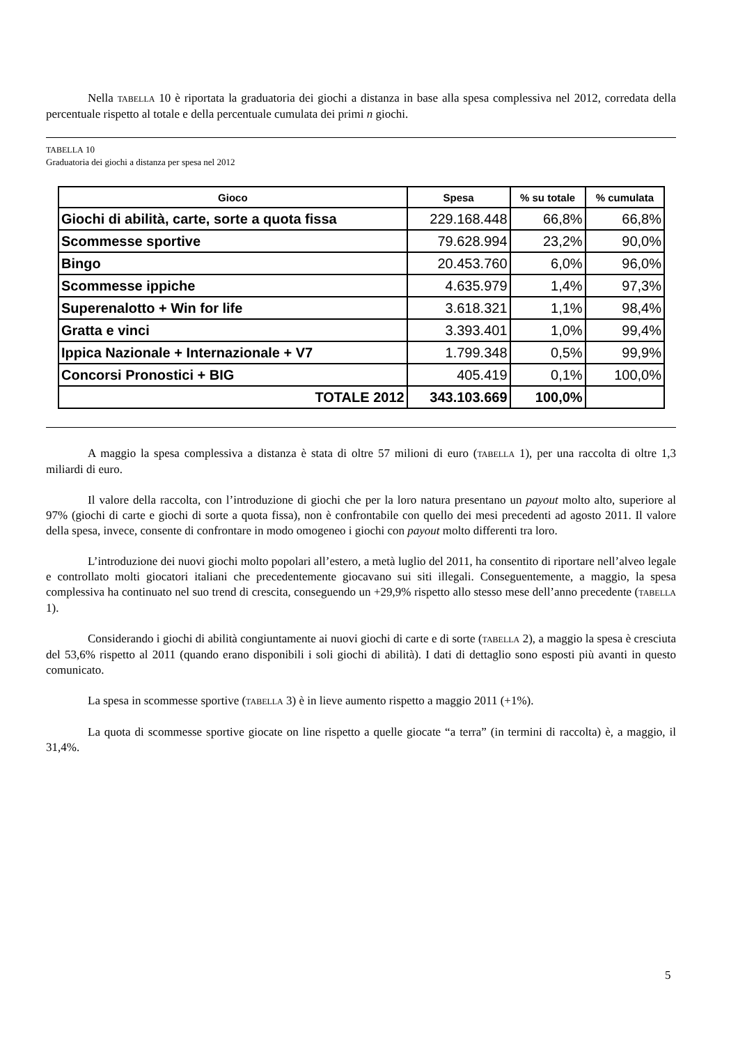Nella TABELLA 10 è riportata la graduatoria dei giochi a distanza in base alla spesa complessiva nel 2012, corredata della percentuale rispetto al totale e della percentuale cumulata dei primi n giochi.
TABELLA 10
Graduatoria dei giochi a distanza per spesa nel 2012
| Gioco | Spesa | % su totale | % cumulata |
| --- | --- | --- | --- |
| Giochi di abilità, carte, sorte a quota fissa | 229.168.448 | 66,8% | 66,8% |
| Scommesse sportive | 79.628.994 | 23,2% | 90,0% |
| Bingo | 20.453.760 | 6,0% | 96,0% |
| Scommesse ippiche | 4.635.979 | 1,4% | 97,3% |
| Superenalotto + Win for life | 3.618.321 | 1,1% | 98,4% |
| Gratta e vinci | 3.393.401 | 1,0% | 99,4% |
| Ippica Nazionale + Internazionale + V7 | 1.799.348 | 0,5% | 99,9% |
| Concorsi Pronostici + BIG | 405.419 | 0,1% | 100,0% |
| TOTALE 2012 | 343.103.669 | 100,0% | |
A maggio la spesa complessiva a distanza è stata di oltre 57 milioni di euro (TABELLA 1), per una raccolta di oltre 1,3 miliardi di euro.
Il valore della raccolta, con l’introduzione di giochi che per la loro natura presentano un payout molto alto, superiore al 97% (giochi di carte e giochi di sorte a quota fissa), non è confrontabile con quello dei mesi precedenti ad agosto 2011. Il valore della spesa, invece, consente di confrontare in modo omogeneo i giochi con payout molto differenti tra loro.
L’introduzione dei nuovi giochi molto popolari all’estero, a metà luglio del 2011, ha consentito di riportare nell’alveo legale e controllato molti giocatori italiani che precedentemente giocavano sui siti illegali. Conseguentemente, a maggio, la spesa complessiva ha continuato nel suo trend di crescita, conseguendo un +29,9% rispetto allo stesso mese dell’anno precedente (TABELLA 1).
Considerando i giochi di abilità congiuntamente ai nuovi giochi di carte e di sorte (TABELLA 2), a maggio la spesa è cresciuta del 53,6% rispetto al 2011 (quando erano disponibili i soli giochi di abilità). I dati di dettaglio sono esposti più avanti in questo comunicato.
La spesa in scommesse sportive (TABELLA 3) è in lieve aumento rispetto a maggio 2011 (+1%).
La quota di scommesse sportive giocate on line rispetto a quelle giocate “a terra” (in termini di raccolta) è, a maggio, il 31,4%.
5